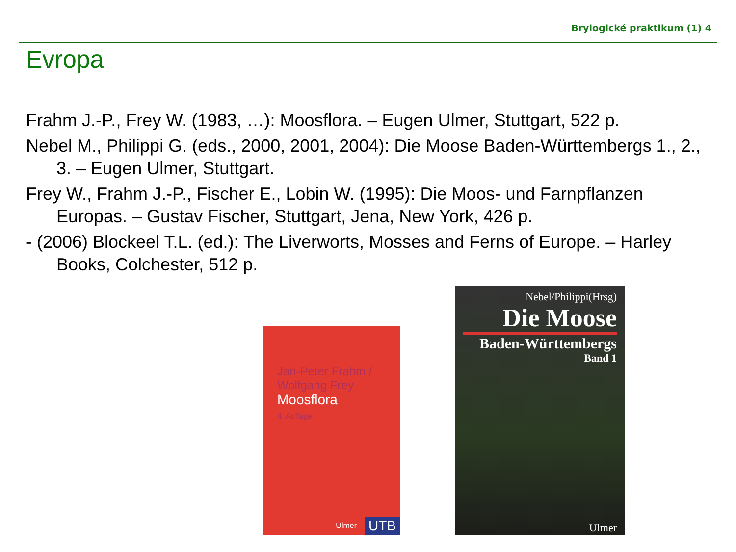Brylogické praktikum (1) 4
Evropa
Frahm J.-P., Frey W. (1983, …): Moosflora. – Eugen Ulmer, Stuttgart, 522 p.
Nebel M., Philippi G. (eds., 2000, 2001, 2004): Die Moose Baden-Württembergs 1., 2., 3. – Eugen Ulmer, Stuttgart.
Frey W., Frahm J.-P., Fischer E., Lobin W. (1995): Die Moos- und Farnpflanzen Europas. – Gustav Fischer, Stuttgart, Jena, New York, 426 p.
- (2006) Blockeel T.L. (ed.): The Liverworts, Mosses and Ferns of Europe. – Harley Books, Colchester, 512 p.
Jan-Peter Frahm /
Wolfgang Frey
Moosflora
4. Auflage
UTB Ulmer
Nebel/Philippi(Hrsg)
Die Moose
Baden-Württembergs
Band 1
Ulmer